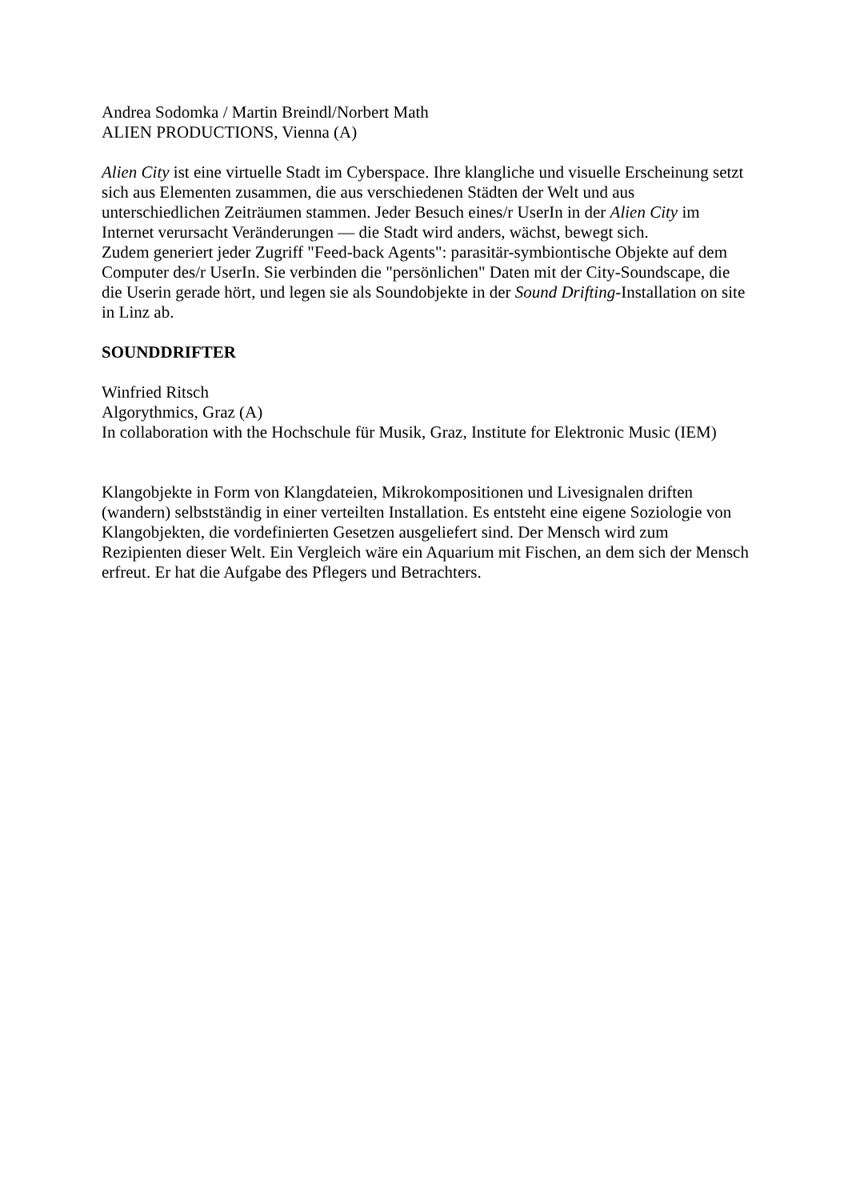Andrea Sodomka / Martin Breindl/Norbert Math
ALIEN PRODUCTIONS, Vienna (A)
Alien City ist eine virtuelle Stadt im Cyberspace. Ihre klangliche und visuelle Erscheinung setzt sich aus Elementen zusammen, die aus verschiedenen Städten der Welt und aus unterschiedlichen Zeiträumen stammen. Jeder Besuch eines/r UserIn in der Alien City im Internet verursacht Veränderungen — die Stadt wird anders, wächst, bewegt sich.
Zudem generiert jeder Zugriff "Feed-back Agents": parasitär-symbiontische Objekte auf dem Computer des/r UserIn. Sie verbinden die "persönlichen" Daten mit der City-Soundscape, die die Userin gerade hört, und legen sie als Soundobjekte in der Sound Drifting-Installation on site in Linz ab.
SOUNDDRIFTER
Winfried Ritsch
Algorythmics, Graz (A)
In collaboration with the Hochschule für Musik, Graz, Institute for Elektronic Music (IEM)
Klangobjekte in Form von Klangdateien, Mikrokompositionen und Livesignalen driften (wandern) selbstständig in einer verteilten Installation. Es entsteht eine eigene Soziologie von Klangobjekten, die vordefinierten Gesetzen ausgeliefert sind. Der Mensch wird zum Rezipienten dieser Welt. Ein Vergleich wäre ein Aquarium mit Fischen, an dem sich der Mensch erfreut. Er hat die Aufgabe des Pflegers und Betrachters.